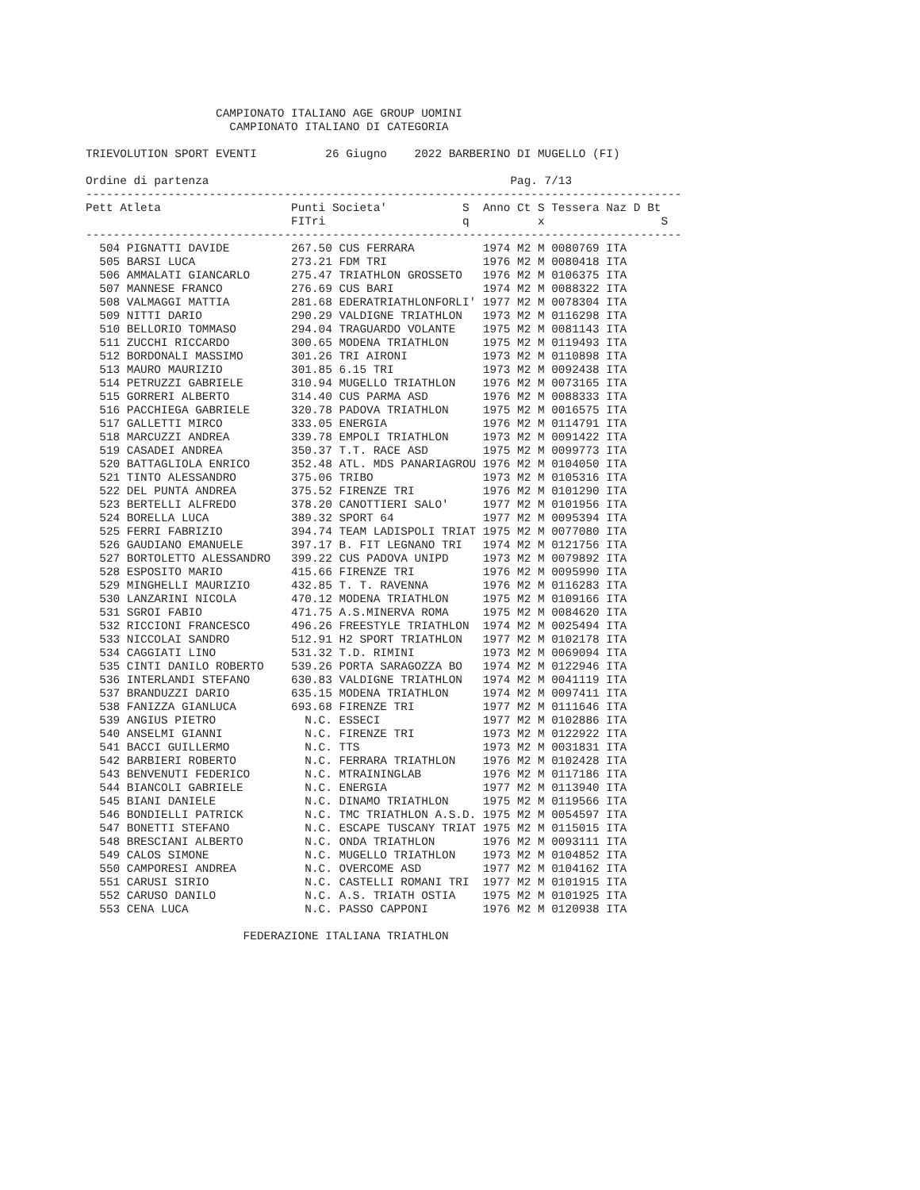CAMPIONATO ITALIANO AGE GROUP UOMINI
                     CAMPIONATO ITALIANO DI CATEGORIA

TRIEVOLUTION SPORT EVENTI          26 Giugno    2022 BARBERINO DI MUGELLO (FI)

Ordine di partenza                                            Pag. 7/13
---------------------------------------------------------------------------------------
Pett Atleta                   Punti Societa'           S  Anno Ct S Tessera Naz D Bt
                              FITri                    q          x                 S
---------------------------------------------------------------------------------------
  504 PIGNATTI DAVIDE         267.50 CUS FERRARA          1974 M2 M 0080769 ITA
  505 BARSI LUCA              273.21 FDM TRI              1976 M2 M 0080418 ITA
  506 AMMALATI GIANCARLO      275.47 TRIATHLON GROSSETO   1976 M2 M 0106375 ITA
  507 MANNESE FRANCO          276.69 CUS BARI             1974 M2 M 0088322 ITA
  508 VALMAGGI MATTIA         281.68 EDERATRIATHLONFORLI' 1977 M2 M 0078304 ITA
  509 NITTI DARIO             290.29 VALDIGNE TRIATHLON   1973 M2 M 0116298 ITA
  510 BELLORIO TOMMASO        294.04 TRAGUARDO VOLANTE    1975 M2 M 0081143 ITA
  511 ZUCCHI RICCARDO         300.65 MODENA TRIATHLON     1975 M2 M 0119493 ITA
  512 BORDONALI MASSIMO       301.26 TRI AIRONI           1973 M2 M 0110898 ITA
  513 MAURO MAURIZIO          301.85 6.15 TRI             1973 M2 M 0092438 ITA
  514 PETRUZZI GABRIELE       310.94 MUGELLO TRIATHLON    1976 M2 M 0073165 ITA
  515 GORRERI ALBERTO         314.40 CUS PARMA ASD        1976 M2 M 0088333 ITA
  516 PACCHIEGA GABRIELE      320.78 PADOVA TRIATHLON     1975 M2 M 0016575 ITA
  517 GALLETTI MIRCO          333.05 ENERGIA              1976 M2 M 0114791 ITA
  518 MARCUZZI ANDREA         339.78 EMPOLI TRIATHLON     1973 M2 M 0091422 ITA
  519 CASADEI ANDREA          350.37 T.T. RACE ASD        1975 M2 M 0099773 ITA
  520 BATTAGLIOLA ENRICO      352.48 ATL. MDS PANARIAGROU 1976 M2 M 0104050 ITA
  521 TINTO ALESSANDRO        375.06 TRIBO                1973 M2 M 0105316 ITA
  522 DEL PUNTA ANDREA        375.52 FIRENZE TRI          1976 M2 M 0101290 ITA
  523 BERTELLI ALFREDO        378.20 CANOTTIERI SALO'     1977 M2 M 0101956 ITA
  524 BORELLA LUCA            389.32 SPORT 64             1977 M2 M 0095394 ITA
  525 FERRI FABRIZIO          394.74 TEAM LADISPOLI TRIAT 1975 M2 M 0077080 ITA
  526 GAUDIANO EMANUELE       397.17 B. FIT LEGNANO TRI   1974 M2 M 0121756 ITA
  527 BORTOLETTO ALESSANDRO   399.22 CUS PADOVA UNIPD     1973 M2 M 0079892 ITA
  528 ESPOSITO MARIO          415.66 FIRENZE TRI          1976 M2 M 0095990 ITA
  529 MINGHELLI MAURIZIO      432.85 T. T. RAVENNA        1976 M2 M 0116283 ITA
  530 LANZARINI NICOLA        470.12 MODENA TRIATHLON     1975 M2 M 0109166 ITA
  531 SGROI FABIO             471.75 A.S.MINERVA ROMA     1975 M2 M 0084620 ITA
  532 RICCIONI FRANCESCO      496.26 FREESTYLE TRIATHLON  1974 M2 M 0025494 ITA
  533 NICCOLAI SANDRO         512.91 H2 SPORT TRIATHLON   1977 M2 M 0102178 ITA
  534 CAGGIATI LINO           531.32 T.D. RIMINI          1973 M2 M 0069094 ITA
  535 CINTI DANILO ROBERTO    539.26 PORTA SARAGOZZA BO   1974 M2 M 0122946 ITA
  536 INTERLANDI STEFANO      630.83 VALDIGNE TRIATHLON   1974 M2 M 0041119 ITA
  537 BRANDUZZI DARIO         635.15 MODENA TRIATHLON     1974 M2 M 0097411 ITA
  538 FANIZZA GIANLUCA        693.68 FIRENZE TRI          1977 M2 M 0111646 ITA
  539 ANGIUS PIETRO             N.C. ESSECI               1977 M2 M 0102886 ITA
  540 ANSELMI GIANNI            N.C. FIRENZE TRI          1973 M2 M 0122922 ITA
  541 BACCI GUILLERMO           N.C. TTS                  1973 M2 M 0031831 ITA
  542 BARBIERI ROBERTO          N.C. FERRARA TRIATHLON    1976 M2 M 0102428 ITA
  543 BENVENUTI FEDERICO        N.C. MTRAININGLAB         1976 M2 M 0117186 ITA
  544 BIANCOLI GABRIELE         N.C. ENERGIA              1977 M2 M 0113940 ITA
  545 BIANI DANIELE             N.C. DINAMO TRIATHLON     1975 M2 M 0119566 ITA
  546 BONDIELLI PATRICK         N.C. TMC TRIATHLON A.S.D. 1975 M2 M 0054597 ITA
  547 BONETTI STEFANO           N.C. ESCAPE TUSCANY TRIAT 1975 M2 M 0115015 ITA
  548 BRESCIANI ALBERTO         N.C. ONDA TRIATHLON       1976 M2 M 0093111 ITA
  549 CALOS SIMONE              N.C. MUGELLO TRIATHLON    1973 M2 M 0104852 ITA
  550 CAMPORESI ANDREA          N.C. OVERCOME ASD         1977 M2 M 0104162 ITA
  551 CARUSI SIRIO              N.C. CASTELLI ROMANI TRI  1977 M2 M 0101915 ITA
  552 CARUSO DANILO             N.C. A.S. TRIATH OSTIA    1975 M2 M 0101925 ITA
  553 CENA LUCA                 N.C. PASSO CAPPONI        1976 M2 M 0120938 ITA

                       FEDERAZIONE ITALIANA TRIATHLON